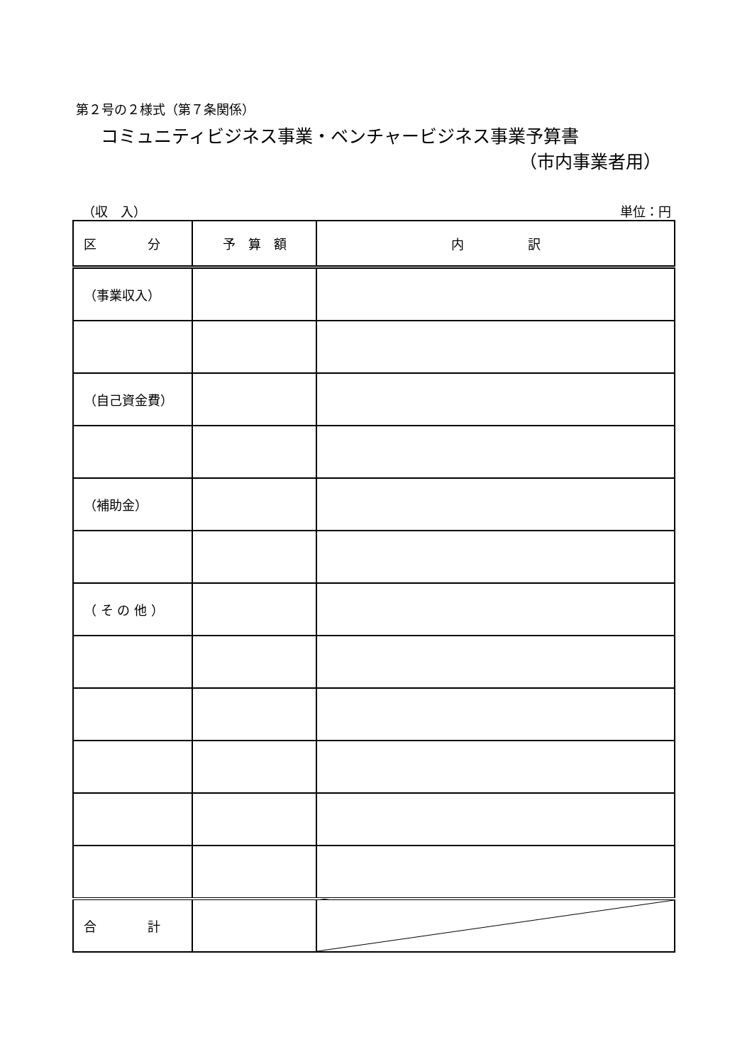第２号の２様式（第７条関係）
コミュニティビジネス事業・ベンチャービジネス事業予算書
（市内事業者用）
（収　入） 単位：円
| 区 分 | 予 算 額 | 内 訳 |
| --- | --- | --- |
| （事業収入） | | |
| （自己資金費） | | |
| （補助金） | | |
| （ そ の 他 ） | | |
| 合 計 | | |